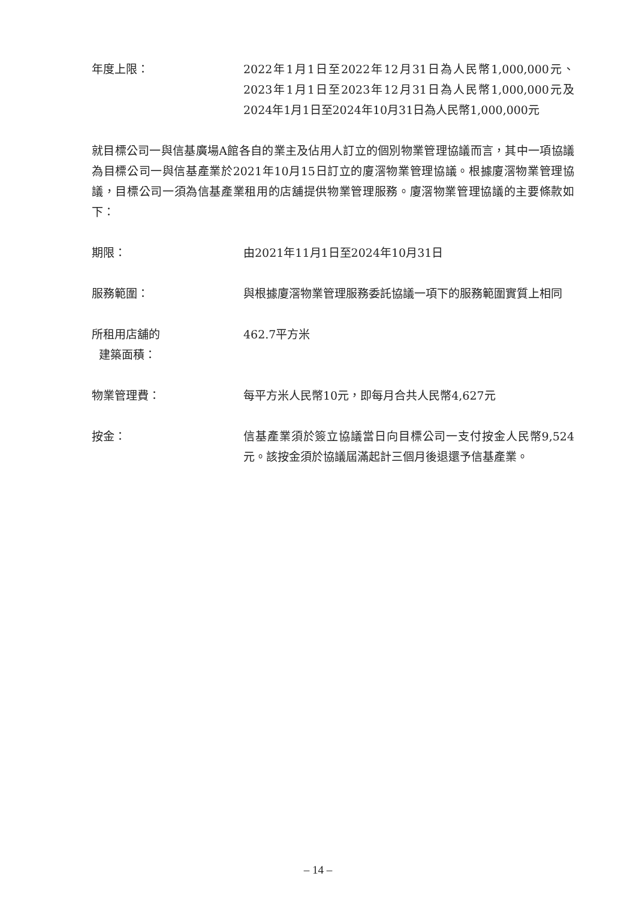年度上限： 2022年1月1日至2022年12月31日為人民幣1,000,000元、2023年1月1日至2023年12月31日為人民幣1,000,000元及2024年1月1日至2024年10月31日為人民幣1,000,000元
就目標公司一與信基廣場A館各自的業主及佔用人訂立的個別物業管理協議而言，其中一項協議為目標公司一與信基產業於2021年10月15日訂立的廈滘物業管理協議。根據廈滘物業管理協議，目標公司一須為信基產業租用的店舖提供物業管理服務。廈滘物業管理協議的主要條款如下：
期限： 由2021年11月1日至2024年10月31日
服務範圍： 與根據廈滘物業管理服務委託協議一項下的服務範圍實質上相同
所租用店舖的
建築面積：
462.7平方米
物業管理費： 每平方米人民幣10元，即每月合共人民幣4,627元
按金： 信基產業須於簽立協議當日向目標公司一支付按金人民幣9,524元。該按金須於協議屆滿起計三個月後退還予信基產業。
– 14 –